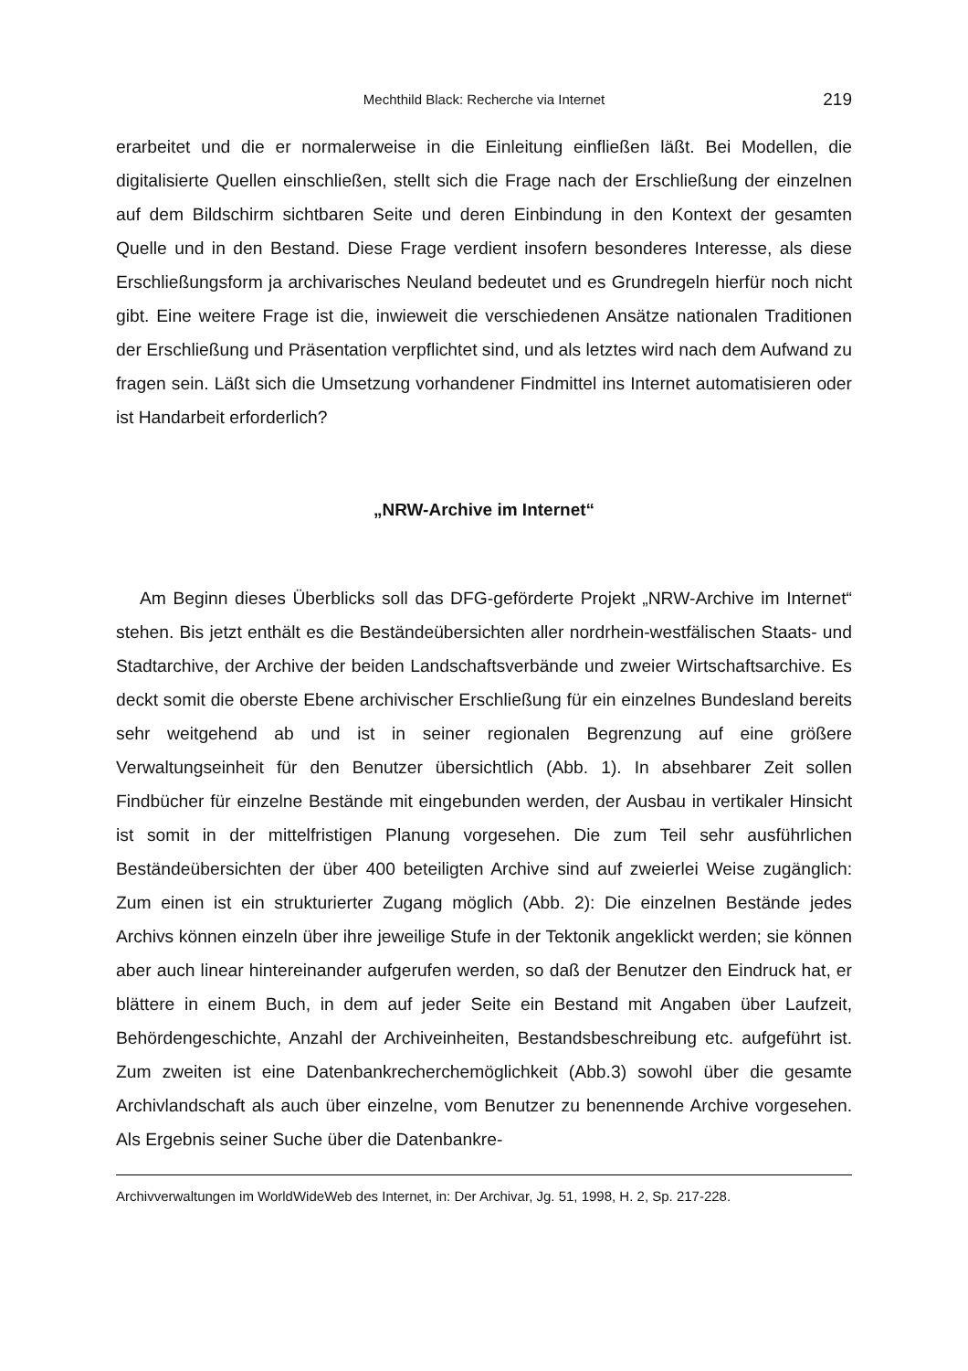Mechthild Black: Recherche via Internet 219
erarbeitet und die er normalerweise in die Einleitung einfließen läßt. Bei Modellen, die digitalisierte Quellen einschließen, stellt sich die Frage nach der Erschließung der einzelnen auf dem Bildschirm sichtbaren Seite und deren Einbindung in den Kontext der gesamten Quelle und in den Bestand. Diese Frage verdient insofern besonderes Interesse, als diese Erschließungsform ja archivarisches Neuland bedeutet und es Grundregeln hierfür noch nicht gibt. Eine weitere Frage ist die, inwieweit die verschiedenen Ansätze nationalen Traditionen der Erschließung und Präsentation verpflichtet sind, und als letztes wird nach dem Aufwand zu fragen sein. Läßt sich die Umsetzung vorhandener Findmittel ins Internet automatisieren oder ist Handarbeit erforderlich?
„NRW-Archive im Internet“
Am Beginn dieses Überblicks soll das DFG-geförderte Projekt „NRW-Archive im Internet“ stehen. Bis jetzt enthält es die Beständeübersichten aller nordrhein-westfälischen Staats- und Stadtarchive, der Archive der beiden Landschaftsverbände und zweier Wirtschaftsarchive. Es deckt somit die oberste Ebene archivischer Erschließung für ein einzelnes Bundesland bereits sehr weitgehend ab und ist in seiner regionalen Begrenzung auf eine größere Verwaltungseinheit für den Benutzer übersichtlich (Abb. 1). In absehbarer Zeit sollen Findbücher für einzelne Bestände mit eingebunden werden, der Ausbau in vertikaler Hinsicht ist somit in der mittelfristigen Planung vorgesehen. Die zum Teil sehr ausführlichen Beständeübersichten der über 400 beteiligten Archive sind auf zweierlei Weise zugänglich: Zum einen ist ein strukturierter Zugang möglich (Abb. 2): Die einzelnen Bestände jedes Archivs können einzeln über ihre jeweilige Stufe in der Tektonik angeklickt werden; sie können aber auch linear hintereinander aufgerufen werden, so daß der Benutzer den Eindruck hat, er blättere in einem Buch, in dem auf jeder Seite ein Bestand mit Angaben über Laufzeit, Behördengeschichte, Anzahl der Archiveinheiten, Bestandsbeschreibung etc. aufgeführt ist. Zum zweiten ist eine Datenbankrecherchemöglichkeit (Abb.3) sowohl über die gesamte Archivlandschaft als auch über einzelne, vom Benutzer zu benennende Archive vorgesehen. Als Ergebnis seiner Suche über die Datenbankre-
Archivverwaltungen im WorldWideWeb des Internet, in: Der Archivar, Jg. 51, 1998, H. 2, Sp. 217-228.